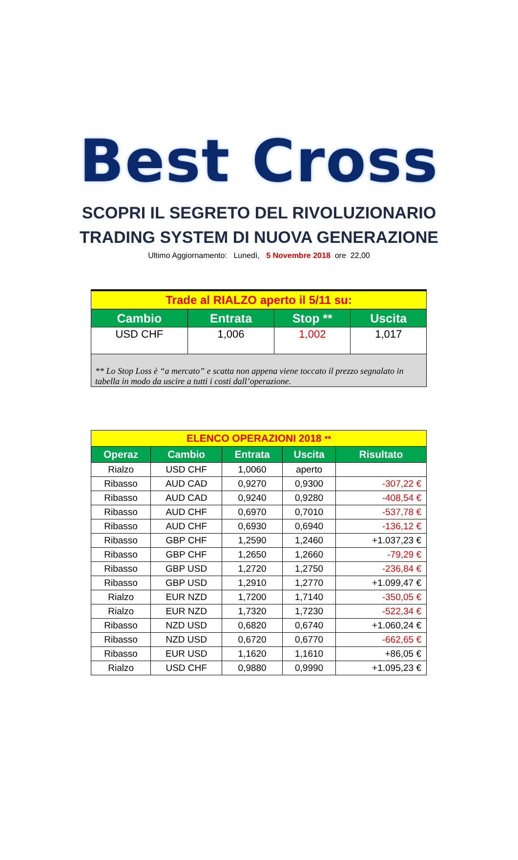Best Cross
SCOPRI IL SEGRETO DEL RIVOLUZIONARIO
TRADING SYSTEM DI NUOVA GENERAZIONE
Ultimo Aggiornamento: Lunedì, 5 Novembre 2018 ore 22,00
| Trade al RIALZO aperto il 5/11 su: | | | |
| --- | --- | --- | --- |
| Cambio | Entrata | Stop ** | Uscita |
| USD CHF | 1,006 | 1,002 | 1,017 |
| ** Lo Stop Loss è “a mercato” e scatta non appena viene toccato il prezzo segnalato in tabella in modo da uscire a tutti i costi dall’operazione. | | | |
| ELENCO OPERAZIONI 2018 ** | | | | |
| --- | --- | --- | --- | --- |
| Operaz | Cambio | Entrata | Uscita | Risultato |
| Rialzo | USD CHF | 1,0060 | aperto | |
| Ribasso | AUD CAD | 0,9270 | 0,9300 | -307,22 € |
| Ribasso | AUD CAD | 0,9240 | 0,9280 | -408,54 € |
| Ribasso | AUD CHF | 0,6970 | 0,7010 | -537,78 € |
| Ribasso | AUD CHF | 0,6930 | 0,6940 | -136,12 € |
| Ribasso | GBP CHF | 1,2590 | 1,2460 | +1.037,23 € |
| Ribasso | GBP CHF | 1,2650 | 1,2660 | -79,29 € |
| Ribasso | GBP USD | 1,2720 | 1,2750 | -236,84 € |
| Ribasso | GBP USD | 1,2910 | 1,2770 | +1.099,47 € |
| Rialzo | EUR NZD | 1,7200 | 1,7140 | -350,05 € |
| Rialzo | EUR NZD | 1,7320 | 1,7230 | -522,34 € |
| Ribasso | NZD USD | 0,6820 | 0,6740 | +1.060,24 € |
| Ribasso | NZD USD | 0,6720 | 0,6770 | -662,65 € |
| Ribasso | EUR USD | 1,1620 | 1,1610 | +86,05 € |
| Rialzo | USD CHF | 0,9880 | 0,9990 | +1.095,23 € |